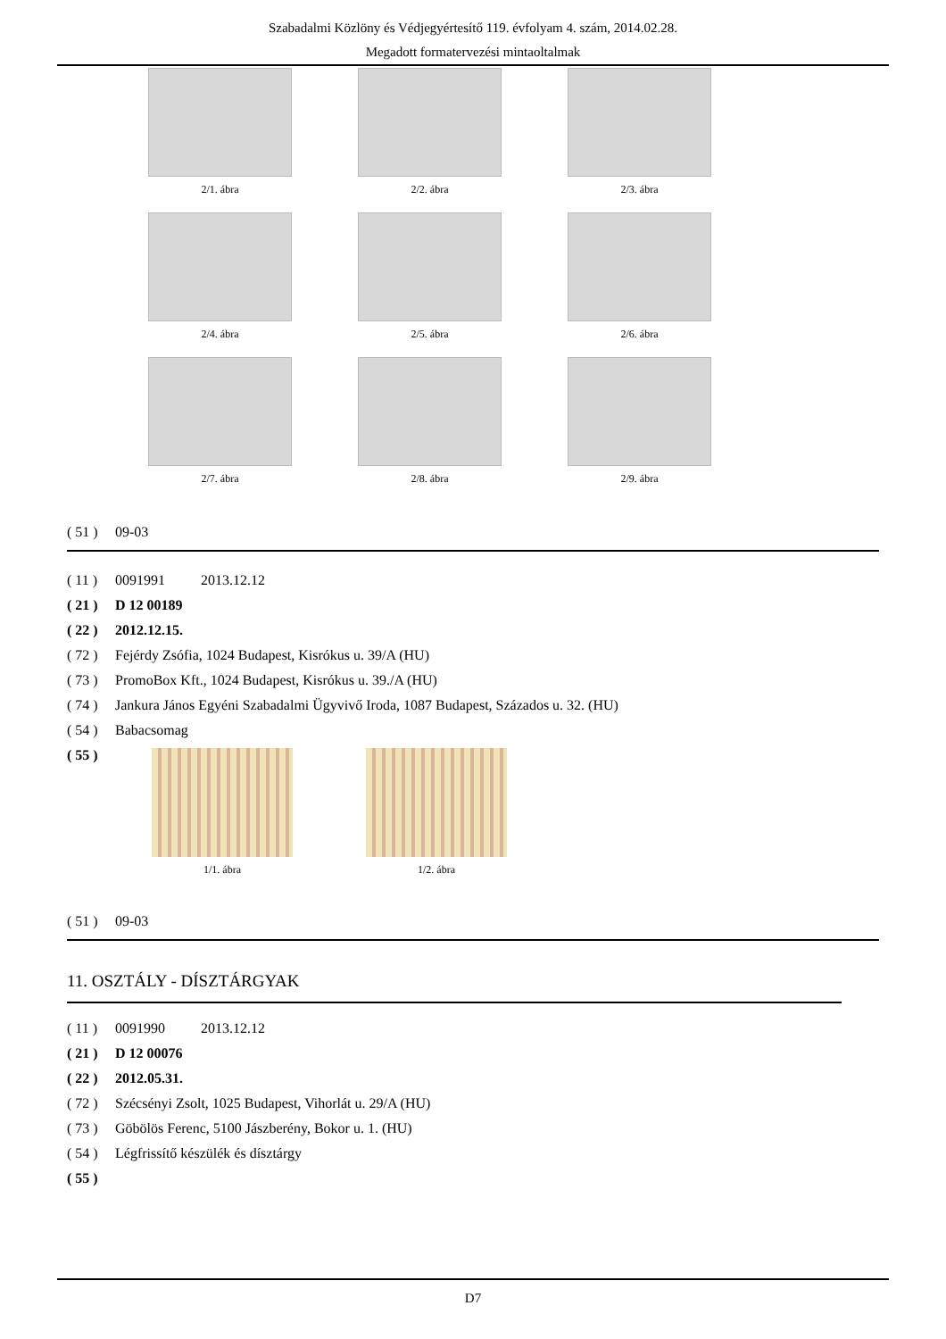Szabadalmi Közlöny és Védjegyértesítő 119. évfolyam 4. szám, 2014.02.28.
Megadott formatervezési mintaoltalmak
2/1. ábra
2/2. ábra
2/3. ábra
2/4. ábra
2/5. ábra
2/6. ábra
2/7. ábra
2/8. ábra
2/9. ábra
( 51 ) 09-03
( 11 ) 0091991 2013.12.12
( 21 ) D 12 00189
( 22 ) 2012.12.15.
( 72 ) Fejérdy Zsófia, 1024 Budapest, Kisrókus u. 39/A (HU)
( 73 ) PromoBox Kft., 1024 Budapest, Kisrókus u. 39./A (HU)
( 74 ) Jankura János Egyéni Szabadalmi Ügyvivő Iroda, 1087 Budapest, Százados u. 32. (HU)
( 54 ) Babacsomag
( 55 )
1/1. ábra 1/2. ábra
( 51 ) 09-03
11. OSZTÁLY - DÍSZTÁRGYAK
( 11 ) 0091990 2013.12.12
( 21 ) D 12 00076
( 22 ) 2012.05.31.
( 72 ) Szécsényi Zsolt, 1025 Budapest, Vihorlát u. 29/A (HU)
( 73 ) Göbölös Ferenc, 5100 Jászberény, Bokor u. 1. (HU)
( 54 ) Légfrissítő készülék és dísztárgy
( 55 )
D7